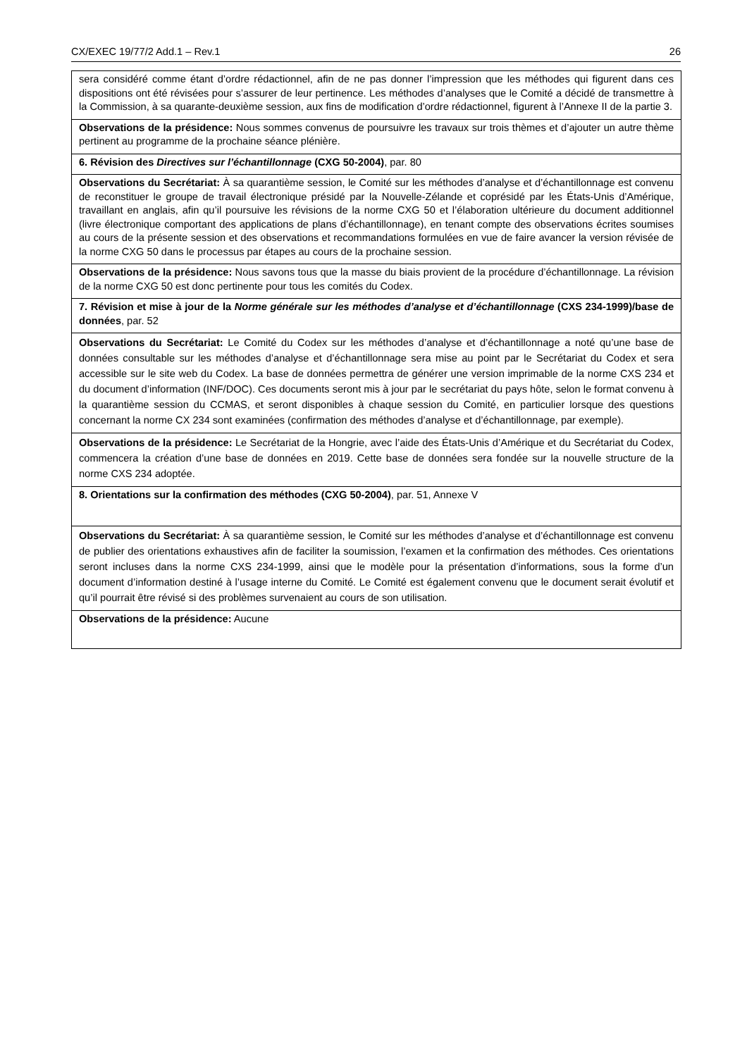CX/EXEC 19/77/2 Add.1 – Rev.1 26
| sera considéré comme étant d’ordre rédactionnel, afin de ne pas donner l’impression que les méthodes qui figurent dans ces dispositions ont été révisées pour s’assurer de leur pertinence. Les méthodes d’analyses que le Comité a décidé de transmettre à la Commission, à sa quarante-deuxième session, aux fins de modification d’ordre rédactionnel, figurent à l’Annexe II de la partie 3. |
| Observations de la présidence: Nous sommes convenus de poursuivre les travaux sur trois thèmes et d’ajouter un autre thème pertinent au programme de la prochaine séance plénière. |
| 6. Révision des Directives sur l’échantillonnage (CXG 50-2004) , par. 80 |
| Observations du Secrétariat: À sa quarantième session, le Comité sur les méthodes d’analyse et d’échantillonnage est convenu de reconstituer le groupe de travail électronique présidé par la Nouvelle-Zélande et coprésidé par les États-Unis d’Amérique, travaillant en anglais, afin qu’il poursuive les révisions de la norme CXG 50 et l’élaboration ultérieure du document additionnel (livre électronique comportant des applications de plans d’échantillonnage), en tenant compte des observations écrites soumises au cours de la présente session et des observations et recommandations formulées en vue de faire avancer la version révisée de la norme CXG 50 dans le processus par étapes au cours de la prochaine session. |
| Observations de la présidence: Nous savons tous que la masse du biais provient de la procédure d’échantillonnage. La révision de la norme CXG 50 est donc pertinente pour tous les comités du Codex. |
| 7. Révision et mise à jour de la Norme générale sur les méthodes d’analyse et d’échantillonnage (CXS 234-1999)/base de données , par. 52 |
| Observations du Secrétariat: Le Comité du Codex sur les méthodes d’analyse et d’échantillonnage a noté qu’une base de données consultable sur les méthodes d’analyse et d’échantillonnage sera mise au point par le Secrétariat du Codex et sera accessible sur le site web du Codex. La base de données permettra de générer une version imprimable de la norme CXS 234 et du document d’information (INF/DOC). Ces documents seront mis à jour par le secrétariat du pays hôte, selon le format convenu à la quarantième session du CCMAS, et seront disponibles à chaque session du Comité, en particulier lorsque des questions concernant la norme CX 234 sont examinées (confirmation des méthodes d’analyse et d’échantillonnage, par exemple). |
| Observations de la présidence: Le Secrétariat de la Hongrie, avec l’aide des États-Unis d’Amérique et du Secrétariat du Codex, commencera la création d’une base de données en 2019. Cette base de données sera fondée sur la nouvelle structure de la norme CXS 234 adoptée. |
| 8. Orientations sur la confirmation des méthodes (CXG 50-2004) , par. 51, Annexe V |
| Observations du Secrétariat: À sa quarantième session, le Comité sur les méthodes d’analyse et d’échantillonnage est convenu de publier des orientations exhaustives afin de faciliter la soumission, l’examen et la confirmation des méthodes. Ces orientations seront incluses dans la norme CXS 234-1999, ainsi que le modèle pour la présentation d’informations, sous la forme d’un document d’information destiné à l’usage interne du Comité. Le Comité est également convenu que le document serait évolutif et qu’il pourrait être révisé si des problèmes survenaient au cours de son utilisation. |
| Observations de la présidence: Aucune |